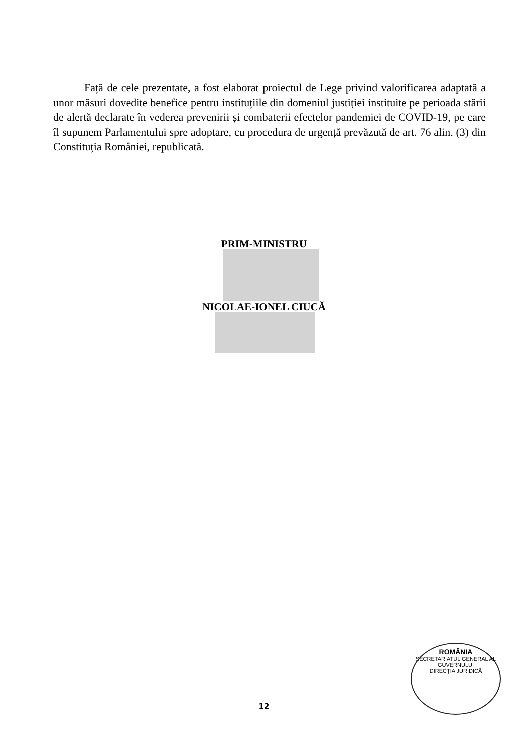Față de cele prezentate, a fost elaborat proiectul de Lege privind valorificarea adaptată a unor măsuri dovedite benefice pentru instituțiile din domeniul justiției instituite pe perioada stării de alertă declarate în vederea prevenirii și combaterii efectelor pandemiei de COVID-19, pe care îl supunem Parlamentului spre adoptare, cu procedura de urgență prevăzută de art. 76 alin. (3) din Constituția României, republicată.
PRIM-MINISTRU
NICOLAE-IONEL CIUCĂ
12
ROMÂNIA
SECRETARIATUL GENERAL AL GUVERNULUI
DIRECȚIA JURIDICĂ